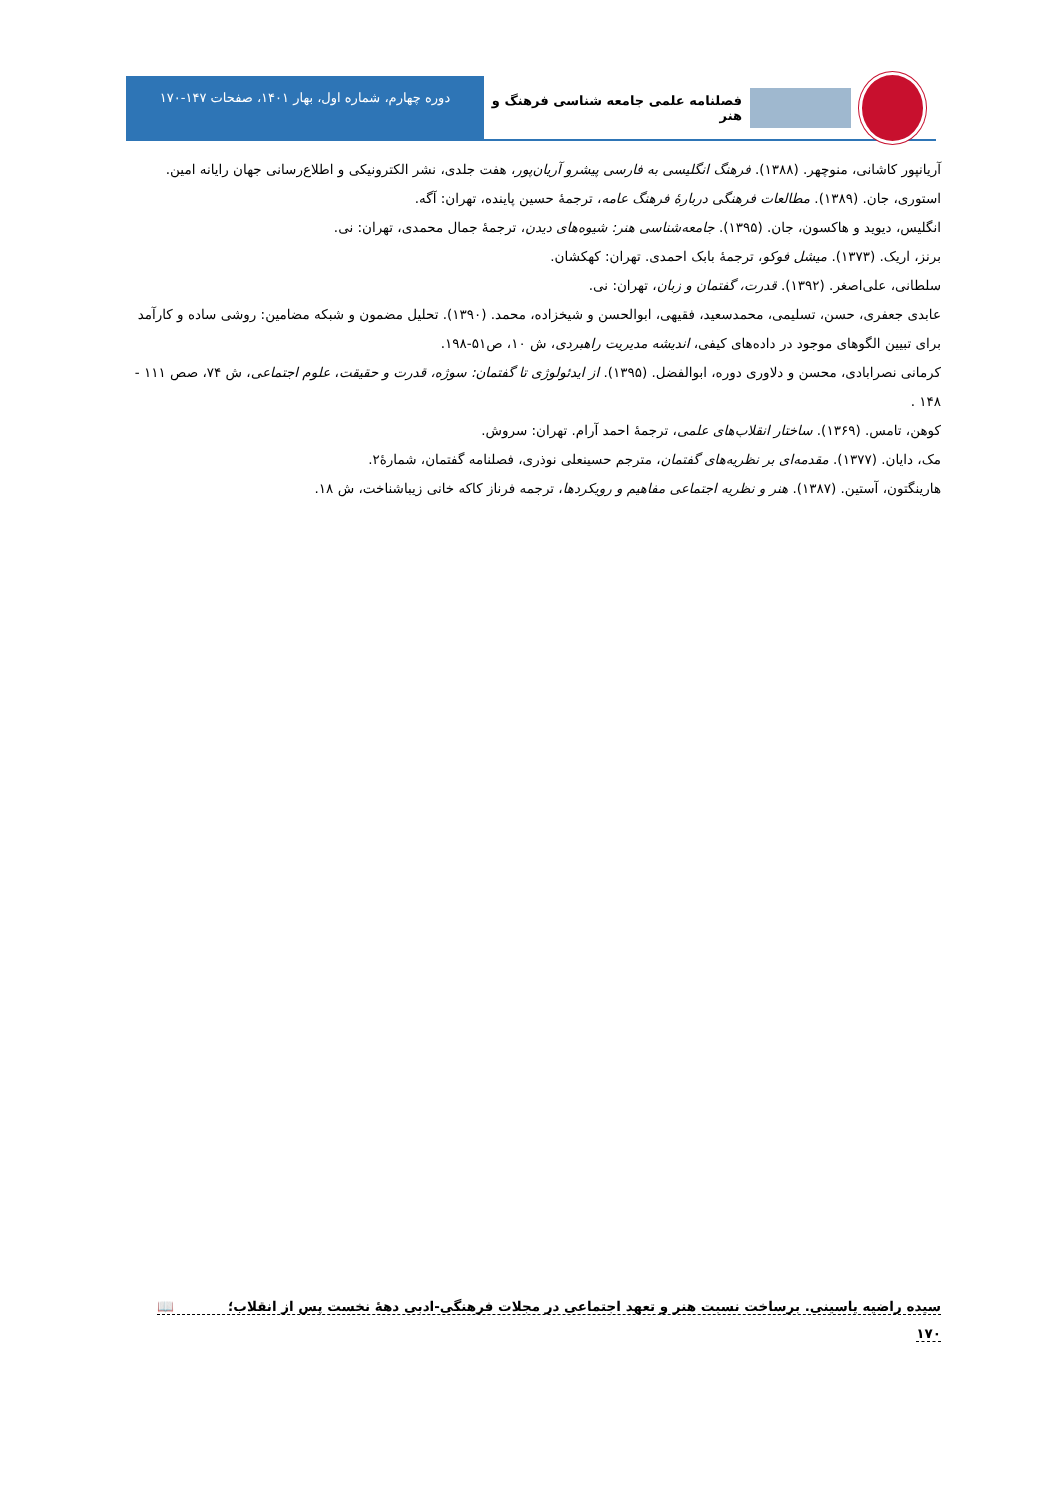فصلنامه علمی جامعه شناسی فرهنگ و هنر
دوره چهارم، شماره اول، بهار ۱۴۰۱، صفحات ۱۴۷-۱۷۰
آریانپور کاشانی، منوچهر. (۱۳۸۸). فرهنگ انگلیسی به فارسی پیشرو آریان‌پور، هفت جلدی، نشر الکترونیکی و اطلاع‌رسانی جهان رایانه امین.
استوری، جان. (۱۳۸۹). مطالعات فرهنگی دربارهٔ فرهنگ عامه، ترجمهٔ حسین پاینده، تهران: آگه.
انگلیس، دیوید و هاکسون، جان. (۱۳۹۵). جامعه‌شناسی هنر: شیوه‌های دیدن، ترجمهٔ جمال محمدی، تهران: نی.
برنز، اریک. (۱۳۷۳). میشل فوکو، ترجمهٔ بابک احمدی. تهران: کهکشان.
سلطانی، علی‌اصغر. (۱۳۹۲). قدرت، گفتمان و زبان، تهران: نی.
عابدی جعفری، حسن، تسلیمی، محمدسعید، فقیهی، ابوالحسن و شیخزاده، محمد. (۱۳۹۰). تحلیل مضمون و شبکه مضامین: روشی ساده و کارآمد برای تبیین الگوهای موجود در داده‌های کیفی، اندیشه مدیریت راهبردی، ش ۱۰، ص۵۱-۱۹۸.
کرمانی نصرابادی، محسن و دلاوری دوره، ابوالفضل. (۱۳۹۵). از ایدئولوژی تا گفتمان: سوژه، قدرت و حقیقت، علوم اجتماعی، ش ۷۴، صص ۱۱۱ - ۱۴۸ .
کوهن، تامس. (۱۳۶۹). ساختار انقلاب‌های علمی، ترجمهٔ احمد آرام. تهران: سروش.
مک، دایان. (۱۳۷۷). مقدمه‌ای بر نظریه‌های گفتمان، مترجم حسینعلی نوذری، فصلنامه گفتمان، شمارهٔ۲.
هارینگتون، آستین. (۱۳۸۷). هنر و نظریه اجتماعی مفاهیم و رویکردها، ترجمه فرناز کاکه خانی زیباشناخت، ش ۱۸.
سیده راضیه یاسینی. برساخت نسبت هنر و تعهد اجتماعی در مجلات فرهنگی-ادبی دههٔ نخست پس از انقلاب؛ 📖
۱۷۰